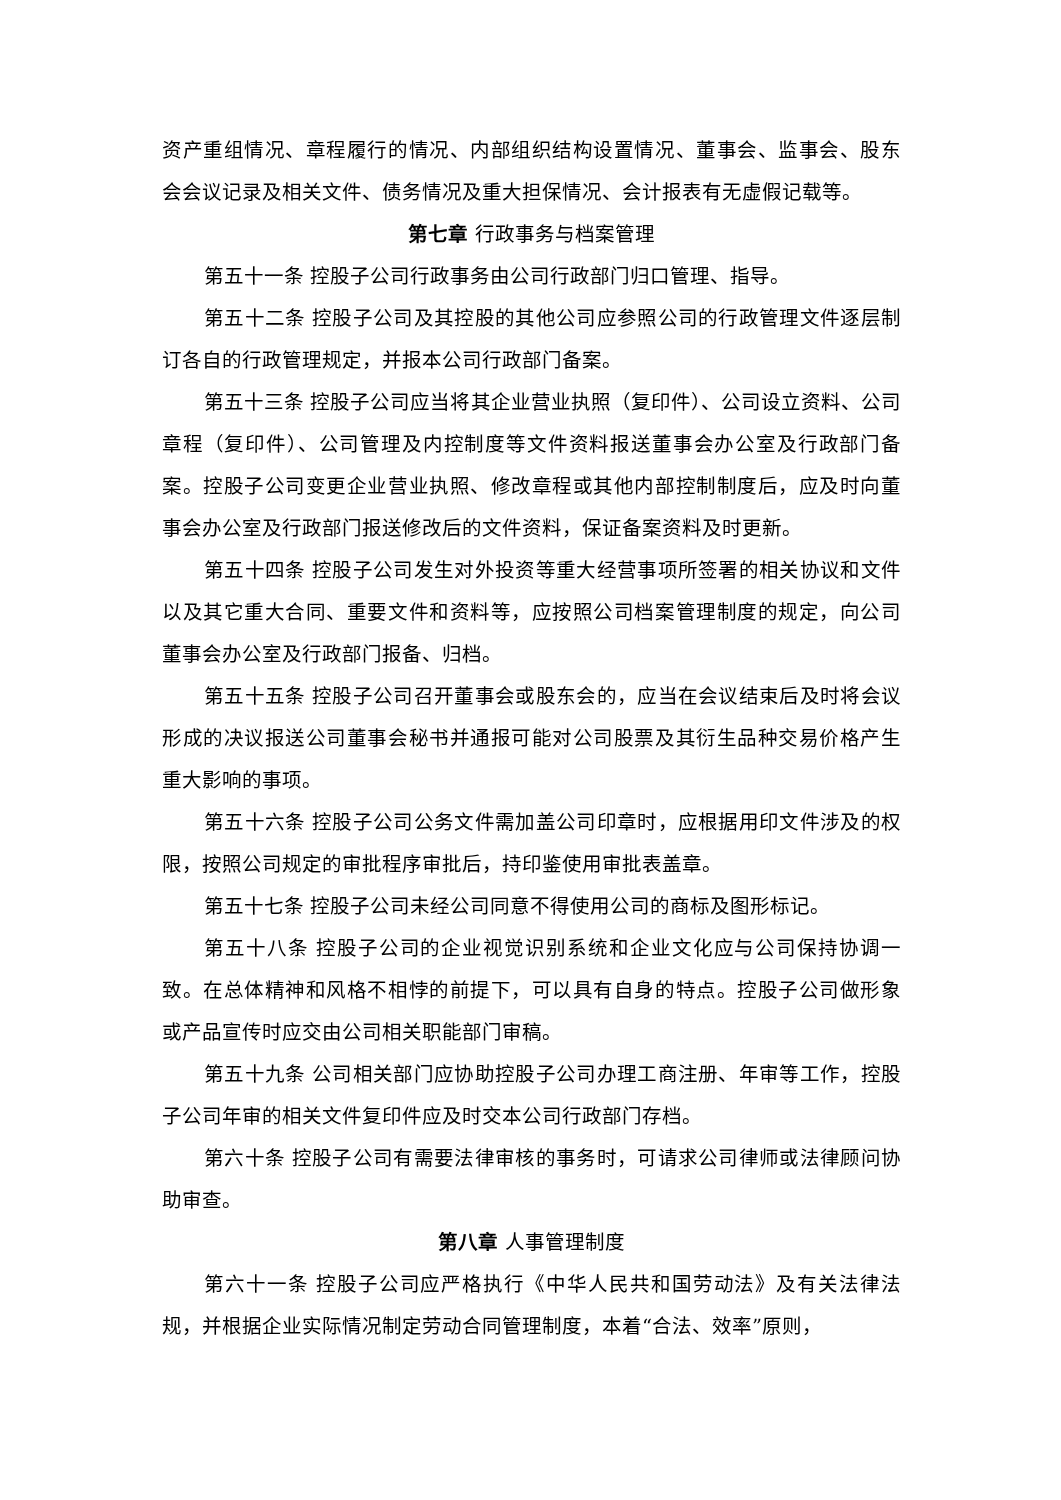资产重组情况、章程履行的情况、内部组织结构设置情况、董事会、监事会、股东会会议记录及相关文件、债务情况及重大担保情况、会计报表有无虚假记载等。
第七章 行政事务与档案管理
第五十一条 控股子公司行政事务由公司行政部门归口管理、指导。
第五十二条 控股子公司及其控股的其他公司应参照公司的行政管理文件逐层制订各自的行政管理规定，并报本公司行政部门备案。
第五十三条 控股子公司应当将其企业营业执照（复印件）、公司设立资料、公司章程（复印件）、公司管理及内控制度等文件资料报送董事会办公室及行政部门备案。控股子公司变更企业营业执照、修改章程或其他内部控制制度后，应及时向董事会办公室及行政部门报送修改后的文件资料，保证备案资料及时更新。
第五十四条 控股子公司发生对外投资等重大经营事项所签署的相关协议和文件以及其它重大合同、重要文件和资料等，应按照公司档案管理制度的规定，向公司董事会办公室及行政部门报备、归档。
第五十五条 控股子公司召开董事会或股东会的，应当在会议结束后及时将会议形成的决议报送公司董事会秘书并通报可能对公司股票及其衍生品种交易价格产生重大影响的事项。
第五十六条 控股子公司公务文件需加盖公司印章时，应根据用印文件涉及的权限，按照公司规定的审批程序审批后，持印鉴使用审批表盖章。
第五十七条 控股子公司未经公司同意不得使用公司的商标及图形标记。
第五十八条 控股子公司的企业视觉识别系统和企业文化应与公司保持协调一致。在总体精神和风格不相悖的前提下，可以具有自身的特点。控股子公司做形象或产品宣传时应交由公司相关职能部门审稿。
第五十九条 公司相关部门应协助控股子公司办理工商注册、年审等工作，控股子公司年审的相关文件复印件应及时交本公司行政部门存档。
第六十条 控股子公司有需要法律审核的事务时，可请求公司律师或法律顾问协助审查。
第八章 人事管理制度
第六十一条 控股子公司应严格执行《中华人民共和国劳动法》及有关法律法规，并根据企业实际情况制定劳动合同管理制度，本着“合法、效率”原则，